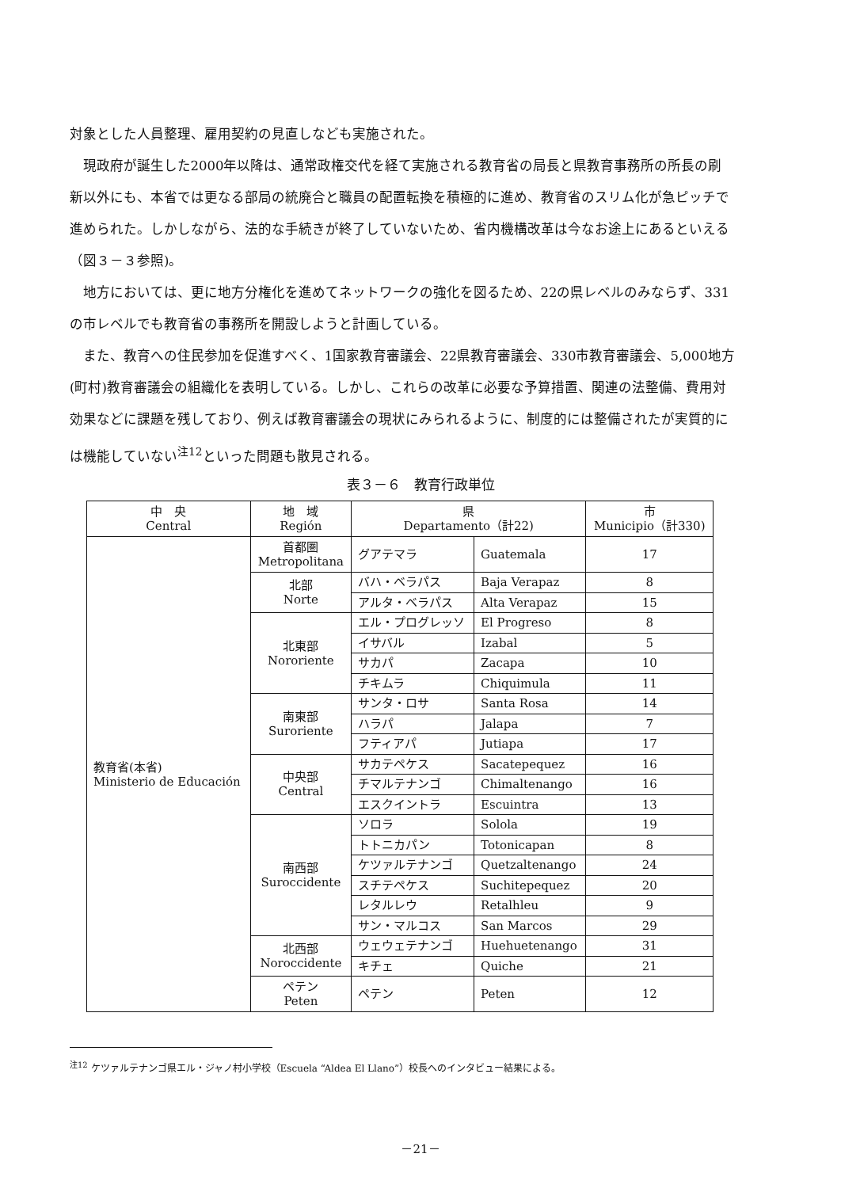対象とした人員整理、雇用契約の見直しなども実施された。
現政府が誕生した2000年以降は、通常政権交代を経て実施される教育省の局長と県教育事務所の所長の刷新以外にも、本省では更なる部局の統廃合と職員の配置転換を積極的に進め、教育省のスリム化が急ピッチで進められた。しかしながら、法的な手続きが終了していないため、省内機構改革は今なお途上にあるといえる（図３－３参照)。
地方においては、更に地方分権化を進めてネットワークの強化を図るため、22の県レベルのみならず、331の市レベルでも教育省の事務所を開設しようと計画している。
また、教育への住民参加を促進すべく、1国家教育審議会、22県教育審議会、330市教育審議会、5,000地方(町村)教育審議会の組織化を表明している。しかし、これらの改革に必要な予算措置、関連の法整備、費用対効果などに課題を残しており、例えば教育審議会の現状にみられるように、制度的には整備されたが実質的には機能していない<sup>注12</sup>といった問題も散見される。
表３－６　教育行政単位
| 中 央 Central | 地 域 Región | 県 Departamento（計22) | | 市 Municipio（計330) |
| --- | --- | --- | --- | --- |
| 教育省(本省) Ministerio de Educación | 首都圏 Metropolitana | グアテマラ | Guatemala | 17 |
| | 北部 Norte | バハ・ベラパス | Baja Verapaz | 8 |
| | | アルタ・ベラパス | Alta Verapaz | 15 |
| | 北東部 Nororiente | エル・プログレッソ | El Progreso | 8 |
| | | イサバル | Izabal | 5 |
| | | サカパ | Zacapa | 10 |
| | | チキムラ | Chiquimula | 11 |
| | 南東部 Suroriente | サンタ・ロサ | Santa Rosa | 14 |
| | | ハラパ | Jalapa | 7 |
| | | フティアパ | Jutiapa | 17 |
| | 中央部 Central | サカテペケス | Sacatepequez | 16 |
| | | チマルテナンゴ | Chimaltenango | 16 |
| | | エスクイントラ | Escuintra | 13 |
| | 南西部 Suroccidente | ソロラ | Solola | 19 |
| | | トトニカパン | Totonicapan | 8 |
| | | ケツァルテナンゴ | Quetzaltenango | 24 |
| | | スチテペケス | Suchitepequez | 20 |
| | | レタルレウ | Retalhleu | 9 |
| | | サン・マルコス | San Marcos | 29 |
| | 北西部 Noroccidente | ウェウェテナンゴ | Huehuetenango | 31 |
| | | キチェ | Quiche | 21 |
| | ペテン Peten | ペテン | Peten | 12 |
<sup>注12</sup> ケツァルテナンゴ県エル・ジャノ村小学校（Escuela “Aldea El Llano”）校長へのインタビュー結果による。
－21－